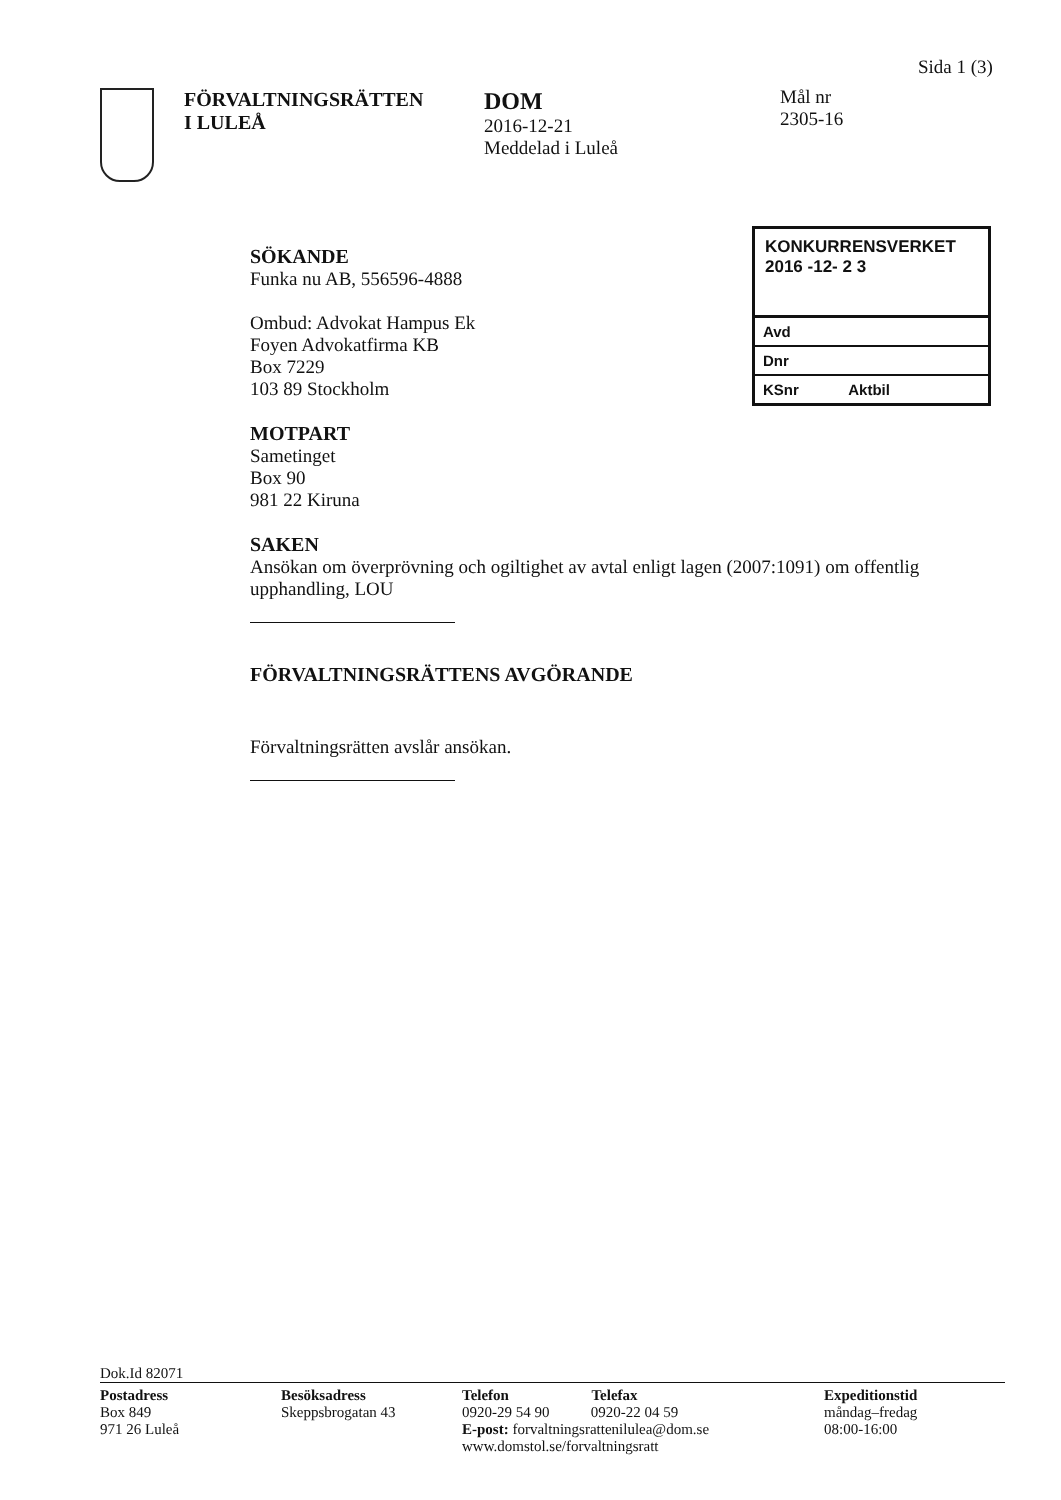Sida 1 (3)
FÖRVALTNINGSRÄTTEN
I LULEÅ
DOM
2016-12-21
Meddelad i Luleå
Mål nr
2305-16
KONKURRENSVERKET
2016 -12- 2 3
Avd
Dnr
KSnr Aktbil
SÖKANDE
Funka nu AB, 556596-4888
Ombud: Advokat Hampus Ek
Foyen Advokatfirma KB
Box 7229
103 89 Stockholm
MOTPART
Sametinget
Box 90
981 22 Kiruna
SAKEN
Ansökan om överprövning och ogiltighet av avtal enligt lagen (2007:1091) om offentlig upphandling, LOU
FÖRVALTNINGSRÄTTENS AVGÖRANDE
Förvaltningsrätten avslår ansökan.
Dok.Id 82071
Postadress
Box 849
971 26 Luleå
Besöksadress
Skeppsbrogatan 43
Telefon Telefax
0920-29 54 90 0920-22 04 59
E-post: forvaltningsrattenilulea@dom.se
www.domstol.se/forvaltningsratt
Expeditionstid
måndag–fredag
08:00-16:00